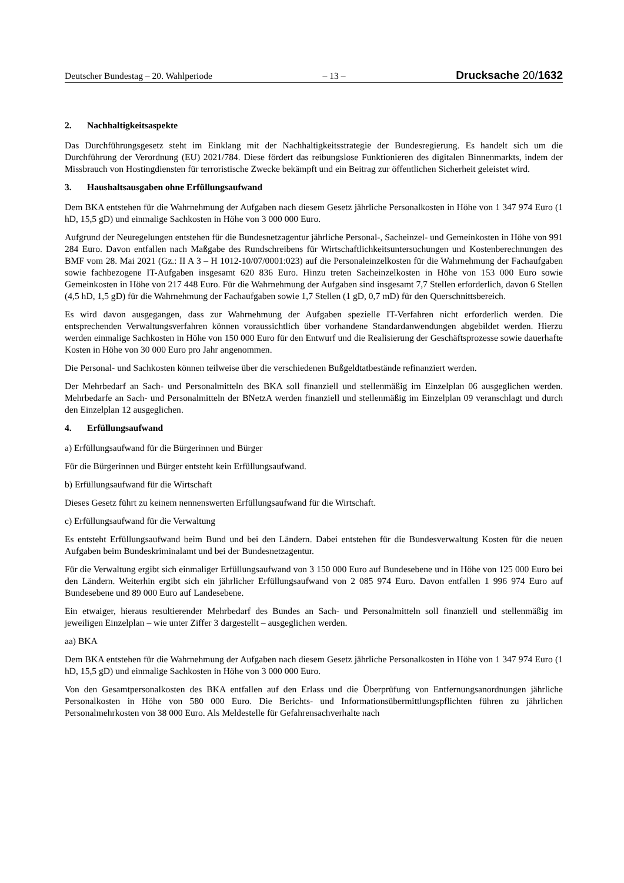Deutscher Bundestag – 20. Wahlperiode – 13 – Drucksache 20/1632
2. Nachhaltigkeitsaspekte
Das Durchführungsgesetz steht im Einklang mit der Nachhaltigkeitsstrategie der Bundesregierung. Es handelt sich um die Durchführung der Verordnung (EU) 2021/784. Diese fördert das reibungslose Funktionieren des digitalen Binnenmarkts, indem der Missbrauch von Hostingdiensten für terroristische Zwecke bekämpft und ein Beitrag zur öffentlichen Sicherheit geleistet wird.
3. Haushaltsausgaben ohne Erfüllungsaufwand
Dem BKA entstehen für die Wahrnehmung der Aufgaben nach diesem Gesetz jährliche Personalkosten in Höhe von 1 347 974 Euro (1 hD, 15,5 gD) und einmalige Sachkosten in Höhe von 3 000 000 Euro.
Aufgrund der Neuregelungen entstehen für die Bundesnetzagentur jährliche Personal-, Sacheinzel- und Gemeinkosten in Höhe von 991 284 Euro. Davon entfallen nach Maßgabe des Rundschreibens für Wirtschaftlichkeitsuntersuchungen und Kostenberechnungen des BMF vom 28. Mai 2021 (Gz.: II A 3 – H 1012-10/07/0001:023) auf die Personaleinzelkosten für die Wahrnehmung der Fachaufgaben sowie fachbezogene IT-Aufgaben insgesamt 620 836 Euro. Hinzu treten Sacheinzelkosten in Höhe von 153 000 Euro sowie Gemeinkosten in Höhe von 217 448 Euro. Für die Wahrnehmung der Aufgaben sind insgesamt 7,7 Stellen erforderlich, davon 6 Stellen (4,5 hD, 1,5 gD) für die Wahrnehmung der Fachaufgaben sowie 1,7 Stellen (1 gD, 0,7 mD) für den Querschnittsbereich.
Es wird davon ausgegangen, dass zur Wahrnehmung der Aufgaben spezielle IT-Verfahren nicht erforderlich werden. Die entsprechenden Verwaltungsverfahren können voraussichtlich über vorhandene Standardanwendungen abgebildet werden. Hierzu werden einmalige Sachkosten in Höhe von 150 000 Euro für den Entwurf und die Realisierung der Geschäftsprozesse sowie dauerhafte Kosten in Höhe von 30 000 Euro pro Jahr angenommen.
Die Personal- und Sachkosten können teilweise über die verschiedenen Bußgeldtatbestände refinanziert werden.
Der Mehrbedarf an Sach- und Personalmitteln des BKA soll finanziell und stellenmäßig im Einzelplan 06 ausgeglichen werden. Mehrbedarfe an Sach- und Personalmitteln der BNetzA werden finanziell und stellenmäßig im Einzelplan 09 veranschlagt und durch den Einzelplan 12 ausgeglichen.
4. Erfüllungsaufwand
a) Erfüllungsaufwand für die Bürgerinnen und Bürger
Für die Bürgerinnen und Bürger entsteht kein Erfüllungsaufwand.
b) Erfüllungsaufwand für die Wirtschaft
Dieses Gesetz führt zu keinem nennenswerten Erfüllungsaufwand für die Wirtschaft.
c) Erfüllungsaufwand für die Verwaltung
Es entsteht Erfüllungsaufwand beim Bund und bei den Ländern. Dabei entstehen für die Bundesverwaltung Kosten für die neuen Aufgaben beim Bundeskriminalamt und bei der Bundesnetzagentur.
Für die Verwaltung ergibt sich einmaliger Erfüllungsaufwand von 3 150 000 Euro auf Bundesebene und in Höhe von 125 000 Euro bei den Ländern. Weiterhin ergibt sich ein jährlicher Erfüllungsaufwand von 2 085 974 Euro. Davon entfallen 1 996 974 Euro auf Bundesebene und 89 000 Euro auf Landesebene.
Ein etwaiger, hieraus resultierender Mehrbedarf des Bundes an Sach- und Personalmitteln soll finanziell und stellenmäßig im jeweiligen Einzelplan – wie unter Ziffer 3 dargestellt – ausgeglichen werden.
aa) BKA
Dem BKA entstehen für die Wahrnehmung der Aufgaben nach diesem Gesetz jährliche Personalkosten in Höhe von 1 347 974 Euro (1 hD, 15,5 gD) und einmalige Sachkosten in Höhe von 3 000 000 Euro.
Von den Gesamtpersonalkosten des BKA entfallen auf den Erlass und die Überprüfung von Entfernungsanordnungen jährliche Personalkosten in Höhe von 580 000 Euro. Die Berichts- und Informationsübermittlungspflichten führen zu jährlichen Personalmehrkosten von 38 000 Euro. Als Meldestelle für Gefahrensachverhalte nach